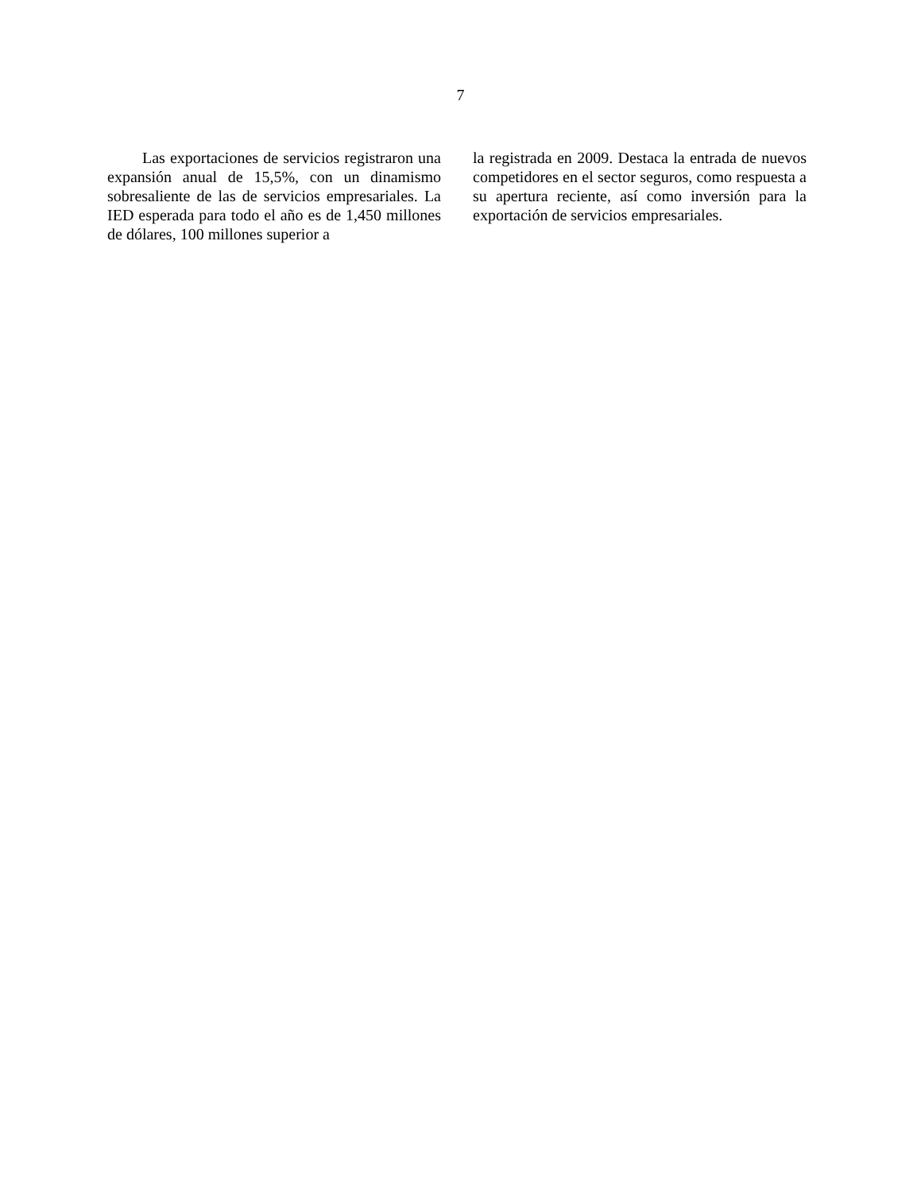7
Las exportaciones de servicios registraron una expansión anual de 15,5%, con un dinamismo sobresaliente de las de servicios empresariales. La IED esperada para todo el año es de 1,450 millones de dólares, 100 millones superior a
la registrada en 2009. Destaca la entrada de nuevos competidores en el sector seguros, como respuesta a su apertura reciente, así como inversión para la exportación de servicios empresariales.